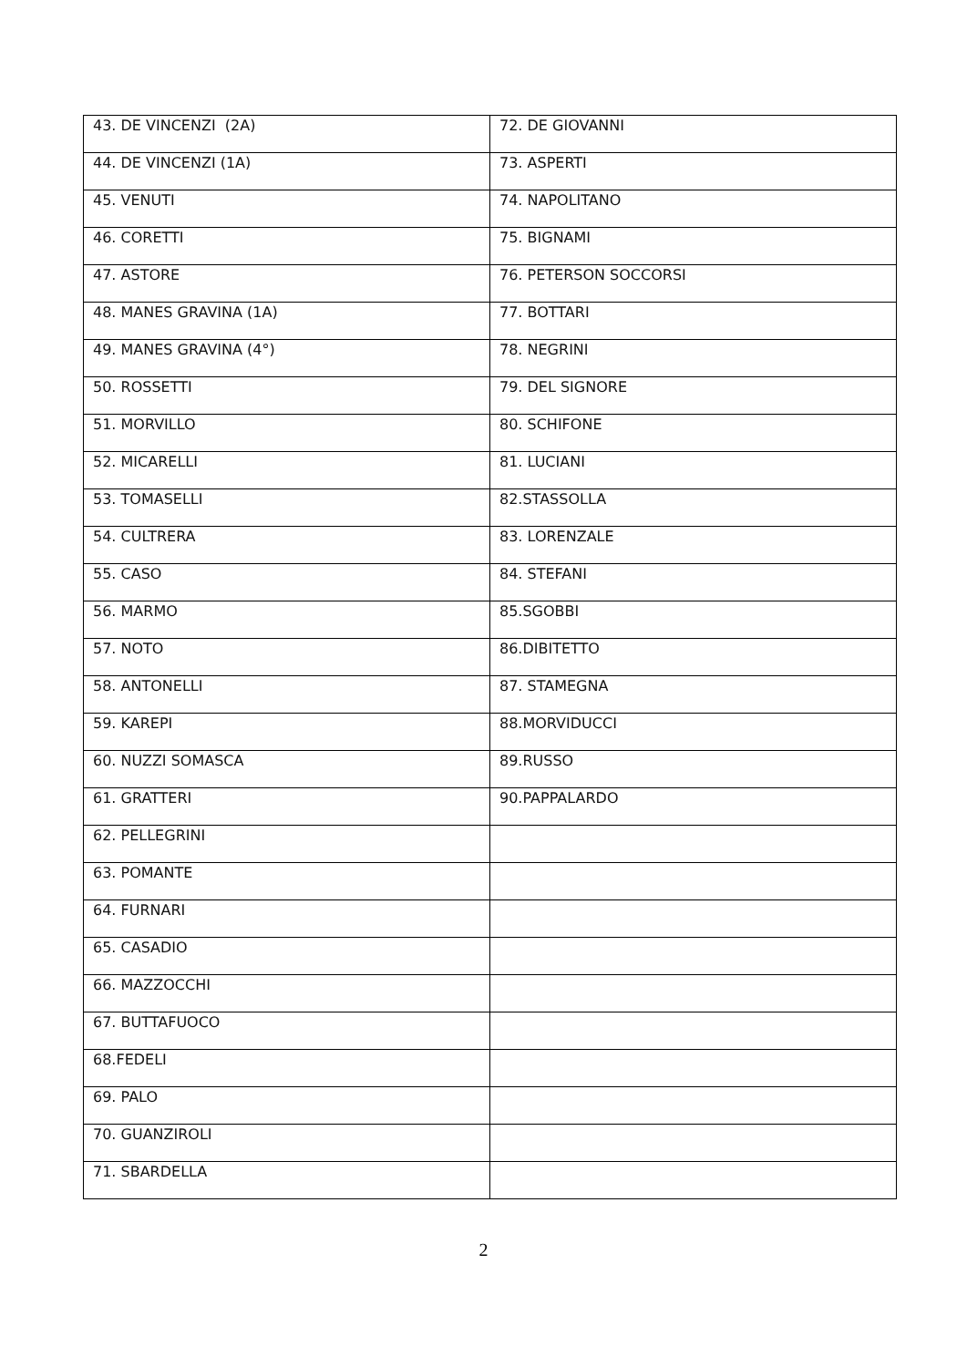| 43. DE VINCENZI (2A) | 72. DE GIOVANNI |
| 44. DE VINCENZI (1A) | 73. ASPERTI |
| 45. VENUTI | 74. NAPOLITANO |
| 46. CORETTI | 75. BIGNAMI |
| 47. ASTORE | 76. PETERSON SOCCORSI |
| 48. MANES GRAVINA (1A) | 77. BOTTARI |
| 49. MANES GRAVINA (4°) | 78. NEGRINI |
| 50. ROSSETTI | 79. DEL SIGNORE |
| 51. MORVILLO | 80. SCHIFONE |
| 52. MICARELLI | 81. LUCIANI |
| 53. TOMASELLI | 82.STASSOLLA |
| 54. CULTRERA | 83. LORENZALE |
| 55. CASO | 84. STEFANI |
| 56. MARMO | 85.SGOBBI |
| 57. NOTO | 86.DIBITETTO |
| 58. ANTONELLI | 87. STAMEGNA |
| 59. KAREPI | 88.MORVIDUCCI |
| 60. NUZZI SOMASCA | 89.RUSSO |
| 61. GRATTERI | 90.PAPPALARDO |
| 62. PELLEGRINI | |
| 63. POMANTE | |
| 64. FURNARI | |
| 65. CASADIO | |
| 66. MAZZOCCHI | |
| 67. BUTTAFUOCO | |
| 68.FEDELI | |
| 69. PALO | |
| 70. GUANZIROLI | |
| 71. SBARDELLA | |
2